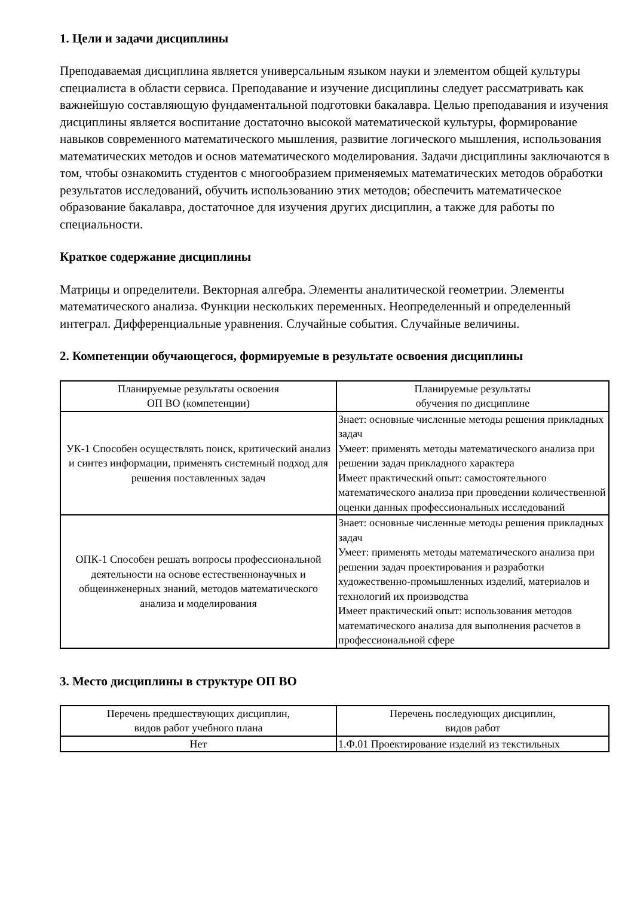1. Цели и задачи дисциплины
Преподаваемая дисциплина является универсальным языком науки и элементом общей культуры специалиста в области сервиса. Преподавание и изучение дисциплины следует рассматривать как важнейшую составляющую фундаментальной подготовки бакалавра. Целью преподавания и изучения дисциплины является воспитание достаточно высокой математической культуры, формирование навыков современного математического мышления, развитие логического мышления, использования математических методов и основ математического моделирования. Задачи дисциплины заключаются в том, чтобы ознакомить студентов с многообразием применяемых математических методов обработки результатов исследований, обучить использованию этих методов; обеспечить математическое образование бакалавра, достаточное для изучения других дисциплин, а также для работы по специальности.
Краткое содержание дисциплины
Матрицы и определители. Векторная алгебра. Элементы аналитической геометрии. Элементы математического анализа. Функции нескольких переменных. Неопределенный и определенный интеграл. Дифференциальные уравнения. Случайные события. Случайные величины.
2. Компетенции обучающегося, формируемые в результате освоения дисциплины
| Планируемые результаты освоения ОП ВО (компетенции) | Планируемые результаты обучения по дисциплине |
| --- | --- |
| УК-1 Способен осуществлять поиск, критический анализ и синтез информации, применять системный подход для решения поставленных задач | Знает: основные численные методы решения прикладных задач Умеет: применять методы математического анализа при решении задач прикладного характера Имеет практический опыт: самостоятельного математического анализа при проведении количественной оценки данных профессиональных исследований |
| ОПК-1 Способен решать вопросы профессиональной деятельности на основе естественнонаучных и общеинженерных знаний, методов математического анализа и моделирования | Знает: основные численные методы решения прикладных задач Умеет: применять методы математического анализа при решении задач проектирования и разработки художественно-промышленных изделий, материалов и технологий их производства Имеет практический опыт: использования методов математического анализа для выполнения расчетов в профессиональной сфере |
3. Место дисциплины в структуре ОП ВО
| Перечень предшествующих дисциплин, видов работ учебного плана | Перечень последующих дисциплин, видов работ |
| --- | --- |
| Нет | 1.Ф.01 Проектирование изделий из текстильных |